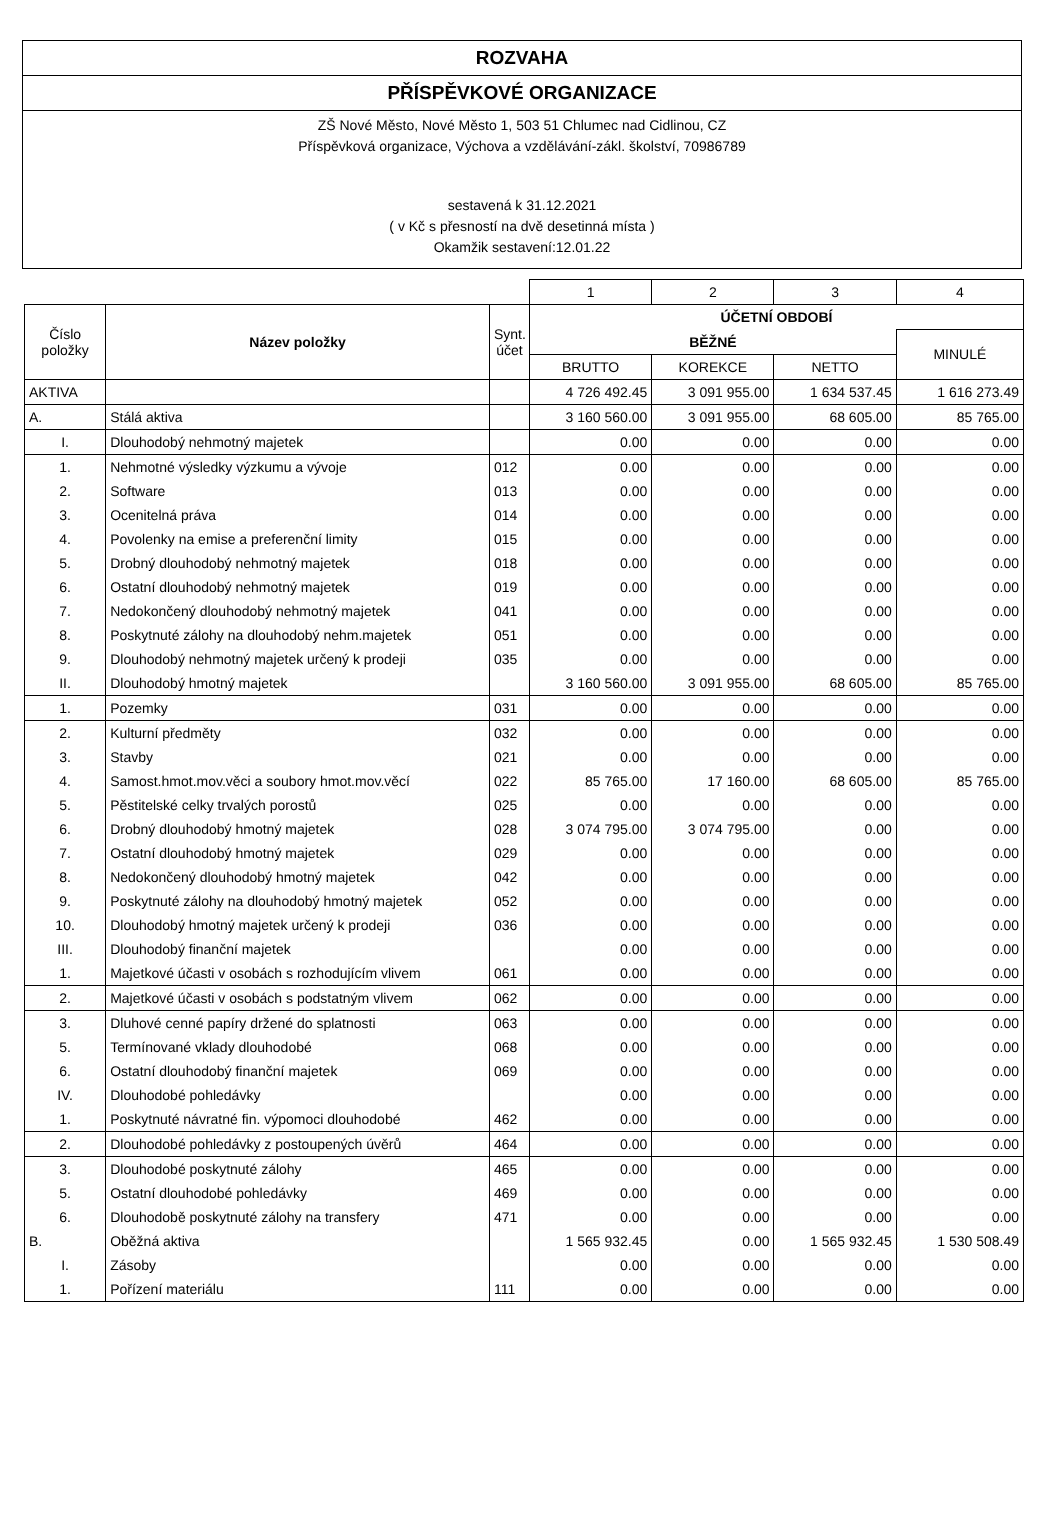ROZVAHA
PŘÍSPĚVKOVÉ ORGANIZACE
ZŠ Nové Město, Nové Město 1, 503 51 Chlumec nad Cidlinou, CZ
Příspěvková organizace, Výchova a vzdělávání-zákl. školství, 70986789
sestavená k 31.12.2021
( v Kč s přesností na dvě desetinná místa )
Okamžik sestavení:12.01.22
| | | | 1 | 2 | 3 | 4 |
| Číslo položky | Název položky | Synt. účet | ÚČETNÍ OBDOBÍ | | | |
| | | | BĚŽNÉ | | | MINULÉ |
| | | | BRUTTO | KOREKCE | NETTO | |
| AKTIVA | | | 4 726 492.45 | 3 091 955.00 | 1 634 537.45 | 1 616 273.49 |
| A. | Stálá aktiva | | 3 160 560.00 | 3 091 955.00 | 68 605.00 | 85 765.00 |
| I. | Dlouhodobý nehmotný majetek | | 0.00 | 0.00 | 0.00 | 0.00 |
| 1. | Nehmotné výsledky výzkumu a vývoje | 012 | 0.00 | 0.00 | 0.00 | 0.00 |
| 2. | Software | 013 | 0.00 | 0.00 | 0.00 | 0.00 |
| 3. | Ocenitelná práva | 014 | 0.00 | 0.00 | 0.00 | 0.00 |
| 4. | Povolenky na emise a preferenční limity | 015 | 0.00 | 0.00 | 0.00 | 0.00 |
| 5. | Drobný dlouhodobý nehmotný majetek | 018 | 0.00 | 0.00 | 0.00 | 0.00 |
| 6. | Ostatní dlouhodobý nehmotný majetek | 019 | 0.00 | 0.00 | 0.00 | 0.00 |
| 7. | Nedokončený dlouhodobý nehmotný majetek | 041 | 0.00 | 0.00 | 0.00 | 0.00 |
| 8. | Poskytnuté zálohy na dlouhodobý nehm.majetek | 051 | 0.00 | 0.00 | 0.00 | 0.00 |
| 9. | Dlouhodobý nehmotný majetek určený k prodeji | 035 | 0.00 | 0.00 | 0.00 | 0.00 |
| II. | Dlouhodobý hmotný majetek | | 3 160 560.00 | 3 091 955.00 | 68 605.00 | 85 765.00 |
| 1. | Pozemky | 031 | 0.00 | 0.00 | 0.00 | 0.00 |
| 2. | Kulturní předměty | 032 | 0.00 | 0.00 | 0.00 | 0.00 |
| 3. | Stavby | 021 | 0.00 | 0.00 | 0.00 | 0.00 |
| 4. | Samost.hmot.mov.věci a soubory hmot.mov.věcí | 022 | 85 765.00 | 17 160.00 | 68 605.00 | 85 765.00 |
| 5. | Pěstitelské celky trvalých porostů | 025 | 0.00 | 0.00 | 0.00 | 0.00 |
| 6. | Drobný dlouhodobý hmotný majetek | 028 | 3 074 795.00 | 3 074 795.00 | 0.00 | 0.00 |
| 7. | Ostatní dlouhodobý hmotný majetek | 029 | 0.00 | 0.00 | 0.00 | 0.00 |
| 8. | Nedokončený dlouhodobý hmotný majetek | 042 | 0.00 | 0.00 | 0.00 | 0.00 |
| 9. | Poskytnuté zálohy na dlouhodobý hmotný majetek | 052 | 0.00 | 0.00 | 0.00 | 0.00 |
| 10. | Dlouhodobý hmotný majetek určený k prodeji | 036 | 0.00 | 0.00 | 0.00 | 0.00 |
| III. | Dlouhodobý finanční majetek | | 0.00 | 0.00 | 0.00 | 0.00 |
| 1. | Majetkové účasti v osobách s rozhodujícím vlivem | 061 | 0.00 | 0.00 | 0.00 | 0.00 |
| 2. | Majetkové účasti v osobách s podstatným vlivem | 062 | 0.00 | 0.00 | 0.00 | 0.00 |
| 3. | Dluhové cenné papíry držené do splatnosti | 063 | 0.00 | 0.00 | 0.00 | 0.00 |
| 5. | Termínované vklady dlouhodobé | 068 | 0.00 | 0.00 | 0.00 | 0.00 |
| 6. | Ostatní dlouhodobý finanční majetek | 069 | 0.00 | 0.00 | 0.00 | 0.00 |
| IV. | Dlouhodobé pohledávky | | 0.00 | 0.00 | 0.00 | 0.00 |
| 1. | Poskytnuté návratné fin. výpomoci dlouhodobé | 462 | 0.00 | 0.00 | 0.00 | 0.00 |
| 2. | Dlouhodobé pohledávky z postoupených úvěrů | 464 | 0.00 | 0.00 | 0.00 | 0.00 |
| 3. | Dlouhodobé poskytnuté zálohy | 465 | 0.00 | 0.00 | 0.00 | 0.00 |
| 5. | Ostatní dlouhodobé pohledávky | 469 | 0.00 | 0.00 | 0.00 | 0.00 |
| 6. | Dlouhodobě poskytnuté zálohy na transfery | 471 | 0.00 | 0.00 | 0.00 | 0.00 |
| B. | Oběžná aktiva | | 1 565 932.45 | 0.00 | 1 565 932.45 | 1 530 508.49 |
| I. | Zásoby | | 0.00 | 0.00 | 0.00 | 0.00 |
| 1. | Pořízení materiálu | 111 | 0.00 | 0.00 | 0.00 | 0.00 |